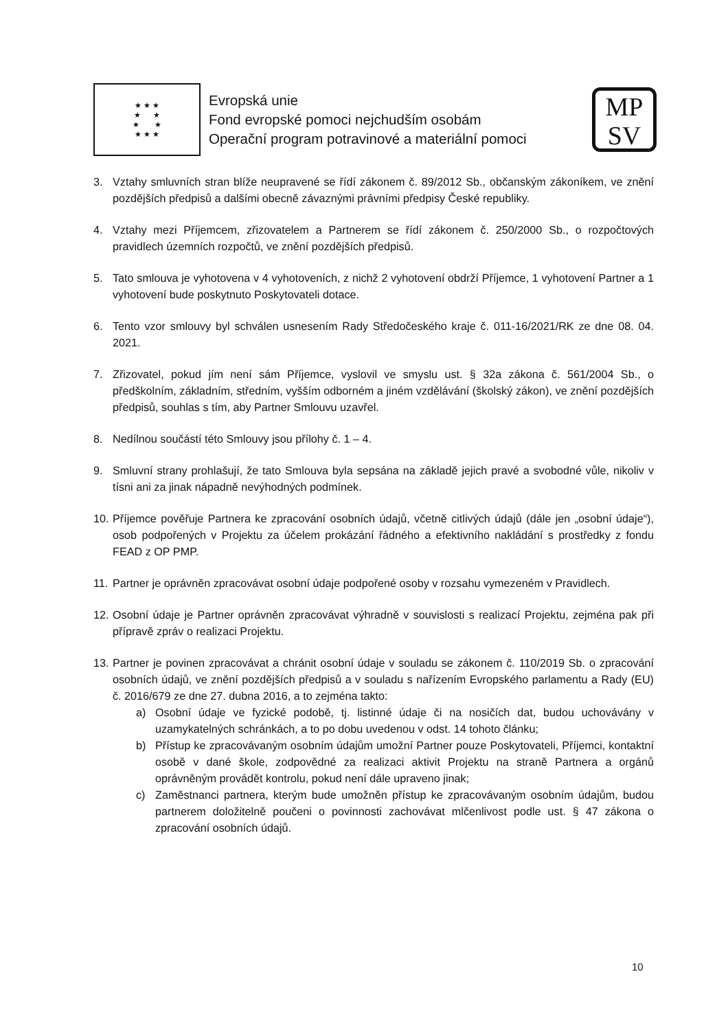★ ★ ★
★ ★
★ ★
★ ★ ★
Evropská unie
Fond evropské pomoci nejchudším osobám
Operační program potravinové a materiální pomoci
MP
SV
3. Vztahy smluvních stran blíže neupravené se řídí zákonem č. 89/2012 Sb., občanským zákoníkem, ve znění pozdějších předpisů a dalšími obecně závaznými právními předpisy České republiky.
4. Vztahy mezi Příjemcem, zřizovatelem a Partnerem se řídí zákonem č. 250/2000 Sb., o rozpočtových pravidlech územních rozpočtů, ve znění pozdějších předpisů.
5. Tato smlouva je vyhotovena v 4 vyhotoveních, z nichž 2 vyhotovení obdrží Příjemce, 1 vyhotovení Partner a 1 vyhotovení bude poskytnuto Poskytovateli dotace.
6. Tento vzor smlouvy byl schválen usnesením Rady Středočeského kraje č. 011-16/2021/RK ze dne 08. 04. 2021.
7. Zřizovatel, pokud jím není sám Příjemce, vyslovil ve smyslu ust. § 32a zákona č. 561/2004 Sb., o předškolním, základním, středním, vyšším odborném a jiném vzdělávání (školský zákon), ve znění pozdějších předpisů, souhlas s tím, aby Partner Smlouvu uzavřel.
8. Nedílnou součástí této Smlouvy jsou přílohy č. 1 – 4.
9. Smluvní strany prohlašují, že tato Smlouva byla sepsána na základě jejich pravé a svobodné vůle, nikoliv v tísni ani za jinak nápadně nevýhodných podmínek.
10. Příjemce pověřuje Partnera ke zpracování osobních údajů, včetně citlivých údajů (dále jen „osobní údaje“), osob podpořených v Projektu za účelem prokázání řádného a efektivního nakládání s prostředky z fondu FEAD z OP PMP.
11. Partner je oprávněn zpracovávat osobní údaje podpořené osoby v rozsahu vymezeném v Pravidlech.
12. Osobní údaje je Partner oprávněn zpracovávat výhradně v souvislosti s realizací Projektu, zejména pak při přípravě zpráv o realizaci Projektu.
13. Partner je povinen zpracovávat a chránit osobní údaje v souladu se zákonem č. 110/2019 Sb. o zpracování osobních údajů, ve znění pozdějších předpisů a v souladu s nařízením Evropského parlamentu a Rady (EU) č. 2016/679 ze dne 27. dubna 2016, a to zejména takto:
a) Osobní údaje ve fyzické podobě, tj. listinné údaje či na nosičích dat, budou uchovávány v uzamykatelných schránkách, a to po dobu uvedenou v odst. 14 tohoto článku;
b) Přístup ke zpracovávaným osobním údajům umožní Partner pouze Poskytovateli, Příjemci, kontaktní osobě v dané škole, zodpovědné za realizaci aktivit Projektu na straně Partnera a orgánů oprávněným provádět kontrolu, pokud není dále upraveno jinak;
c) Zaměstnanci partnera, kterým bude umožněn přístup ke zpracovávaným osobním údajům, budou partnerem doložitelně poučeni o povinnosti zachovávat mlčenlivost podle ust. § 47 zákona o zpracování osobních údajů.
10